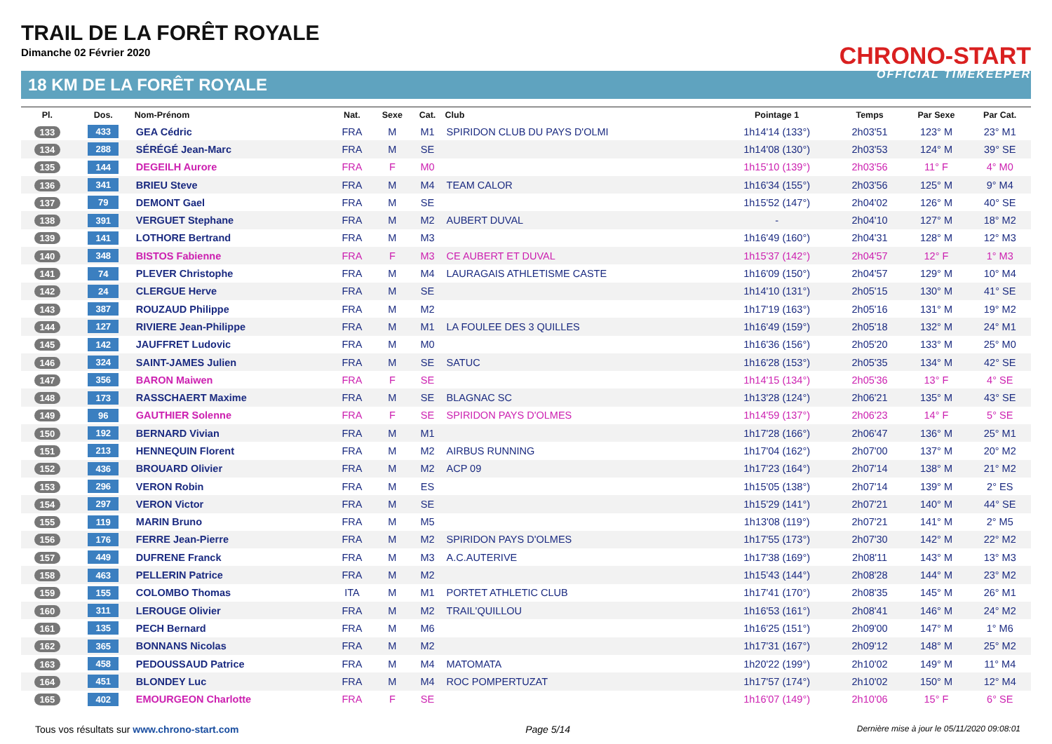TRAIL DE LA FORÊT ROYALE
Dimanche 02 Février 2020
18 KM DE LA FORÊT ROYALE
CHRONO-START
OFFICIAL TIMEKEEPER
| Pl. | Dos. | Nom-Prénom | Nat. | Sexe | Cat. | Club | Pointage 1 | Temps | Par Sexe | Par Cat. |
| --- | --- | --- | --- | --- | --- | --- | --- | --- | --- | --- |
| 133 | 433 | GEA Cédric | FRA | M | M1 | SPIRIDON CLUB DU PAYS D'OLMI | 1h14'14 (133°) | 2h03'51 | 123° M | 23° M1 |
| 134 | 288 | SÉRÉGÉ Jean-Marc | FRA | M | SE | | 1h14'08 (130°) | 2h03'53 | 124° M | 39° SE |
| 135 | 144 | DEGEILH Aurore | FRA | F | M0 | | 1h15'10 (139°) | 2h03'56 | 11° F | 4° M0 |
| 136 | 341 | BRIEU Steve | FRA | M | M4 | TEAM CALOR | 1h16'34 (155°) | 2h03'56 | 125° M | 9° M4 |
| 137 | 79 | DEMONT Gael | FRA | M | SE | | 1h15'52 (147°) | 2h04'02 | 126° M | 40° SE |
| 138 | 391 | VERGUET Stephane | FRA | M | M2 | AUBERT DUVAL | - | 2h04'10 | 127° M | 18° M2 |
| 139 | 141 | LOTHORE Bertrand | FRA | M | M3 | | 1h16'49 (160°) | 2h04'31 | 128° M | 12° M3 |
| 140 | 348 | BISTOS Fabienne | FRA | F | M3 | CE AUBERT ET DUVAL | 1h15'37 (142°) | 2h04'57 | 12° F | 1° M3 |
| 141 | 74 | PLEVER Christophe | FRA | M | M4 | LAURAGAIS ATHLETISME CASTE | 1h16'09 (150°) | 2h04'57 | 129° M | 10° M4 |
| 142 | 24 | CLERGUE Herve | FRA | M | SE | | 1h14'10 (131°) | 2h05'15 | 130° M | 41° SE |
| 143 | 387 | ROUZAUD Philippe | FRA | M | M2 | | 1h17'19 (163°) | 2h05'16 | 131° M | 19° M2 |
| 144 | 127 | RIVIERE Jean-Philippe | FRA | M | M1 | LA FOULEE DES 3 QUILLES | 1h16'49 (159°) | 2h05'18 | 132° M | 24° M1 |
| 145 | 142 | JAUFFRET Ludovic | FRA | M | M0 | | 1h16'36 (156°) | 2h05'20 | 133° M | 25° M0 |
| 146 | 324 | SAINT-JAMES Julien | FRA | M | SE | SATUC | 1h16'28 (153°) | 2h05'35 | 134° M | 42° SE |
| 147 | 356 | BARON Maiwen | FRA | F | SE | | 1h14'15 (134°) | 2h05'36 | 13° F | 4° SE |
| 148 | 173 | RASSCHAERT Maxime | FRA | M | SE | BLAGNAC SC | 1h13'28 (124°) | 2h06'21 | 135° M | 43° SE |
| 149 | 96 | GAUTHIER Solenne | FRA | F | SE | SPIRIDON PAYS D'OLMES | 1h14'59 (137°) | 2h06'23 | 14° F | 5° SE |
| 150 | 192 | BERNARD Vivian | FRA | M | M1 | | 1h17'28 (166°) | 2h06'47 | 136° M | 25° M1 |
| 151 | 213 | HENNEQUIN Florent | FRA | M | M2 | AIRBUS RUNNING | 1h17'04 (162°) | 2h07'00 | 137° M | 20° M2 |
| 152 | 436 | BROUARD Olivier | FRA | M | M2 | ACP 09 | 1h17'23 (164°) | 2h07'14 | 138° M | 21° M2 |
| 153 | 296 | VERON Robin | FRA | M | ES | | 1h15'05 (138°) | 2h07'14 | 139° M | 2° ES |
| 154 | 297 | VERON Victor | FRA | M | SE | | 1h15'29 (141°) | 2h07'21 | 140° M | 44° SE |
| 155 | 119 | MARIN Bruno | FRA | M | M5 | | 1h13'08 (119°) | 2h07'21 | 141° M | 2° M5 |
| 156 | 176 | FERRE Jean-Pierre | FRA | M | M2 | SPIRIDON PAYS D'OLMES | 1h17'55 (173°) | 2h07'30 | 142° M | 22° M2 |
| 157 | 449 | DUFRENE Franck | FRA | M | M3 | A.C.AUTERIVE | 1h17'38 (169°) | 2h08'11 | 143° M | 13° M3 |
| 158 | 463 | PELLERIN Patrice | FRA | M | M2 | | 1h15'43 (144°) | 2h08'28 | 144° M | 23° M2 |
| 159 | 155 | COLOMBO Thomas | ITA | M | M1 | PORTET ATHLETIC CLUB | 1h17'41 (170°) | 2h08'35 | 145° M | 26° M1 |
| 160 | 311 | LEROUGE Olivier | FRA | M | M2 | TRAIL'QUILLOU | 1h16'53 (161°) | 2h08'41 | 146° M | 24° M2 |
| 161 | 135 | PECH Bernard | FRA | M | M6 | | 1h16'25 (151°) | 2h09'00 | 147° M | 1° M6 |
| 162 | 365 | BONNANS Nicolas | FRA | M | M2 | | 1h17'31 (167°) | 2h09'12 | 148° M | 25° M2 |
| 163 | 458 | PEDOUSSAUD Patrice | FRA | M | M4 | MATOMATA | 1h20'22 (199°) | 2h10'02 | 149° M | 11° M4 |
| 164 | 451 | BLONDEY Luc | FRA | M | M4 | ROC POMPERTUZAT | 1h17'57 (174°) | 2h10'02 | 150° M | 12° M4 |
| 165 | 402 | EMOURGEON Charlotte | FRA | F | SE | | 1h16'07 (149°) | 2h10'06 | 15° F | 6° SE |
Tous vos résultats sur www.chrono-start.com Page 5/14 Dernière mise à jour le 05/11/2020 09:08:01